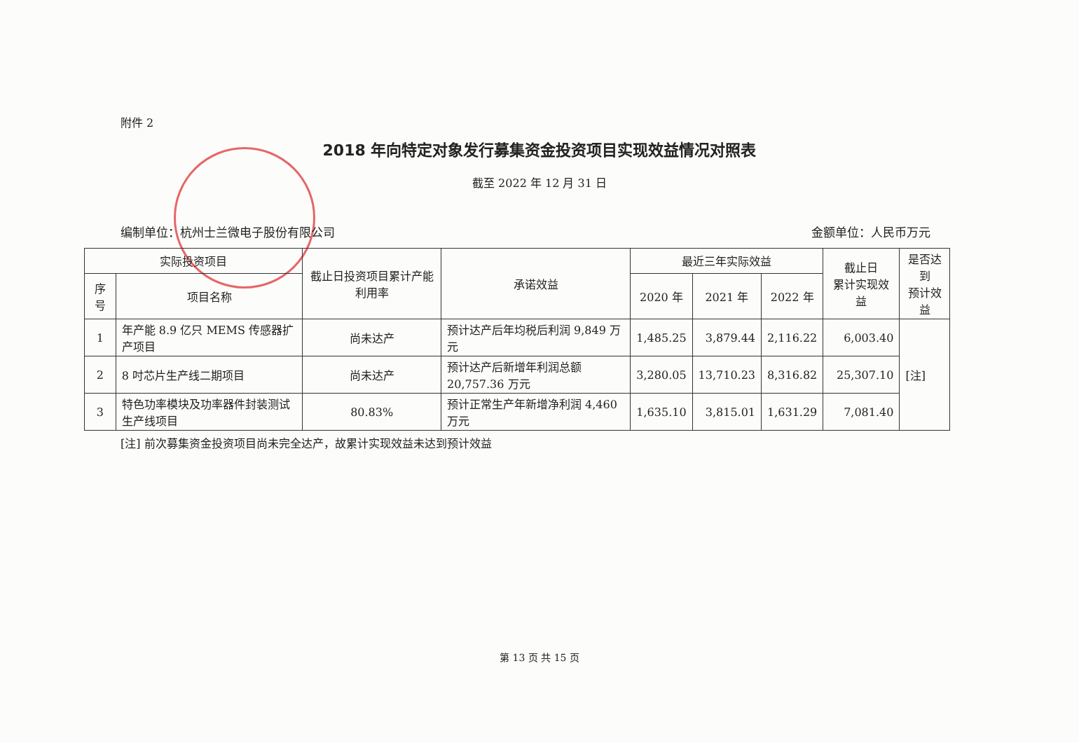附件 2
2018 年向特定对象发行募集资金投资项目实现效益情况对照表
截至 2022 年 12 月 31 日
编制单位：杭州士兰微电子股份有限公司 金额单位：人民币万元
| 实际投资项目 | | 截止日投资项目累计产能利用率 | 承诺效益 | 最近三年实际效益 | | | 截止日 累计实现效益 | 是否达到 预计效益 |
| --- | --- | --- | --- | --- | --- | --- | --- | --- |
| 序号 | 项目名称 | | | 2020 年 | 2021 年 | 2022 年 | | |
| 1 | 年产能 8.9 亿只 MEMS 传感器扩产项目 | 尚未达产 | 预计达产后年均税后利润 9,849 万元 | 1,485.25 | 3,879.44 | 2,116.22 | 6,003.40 | [注] |
| 2 | 8 吋芯片生产线二期项目 | 尚未达产 | 预计达产后新增年利润总额 20,757.36 万元 | 3,280.05 | 13,710.23 | 8,316.82 | 25,307.10 | |
| 3 | 特色功率模块及功率器件封装测试生产线项目 | 80.83% | 预计正常生产年新增净利润 4,460 万元 | 1,635.10 | 3,815.01 | 1,631.29 | 7,081.40 | |
[注] 前次募集资金投资项目尚未完全达产，故累计实现效益未达到预计效益
第 13 页 共 15 页